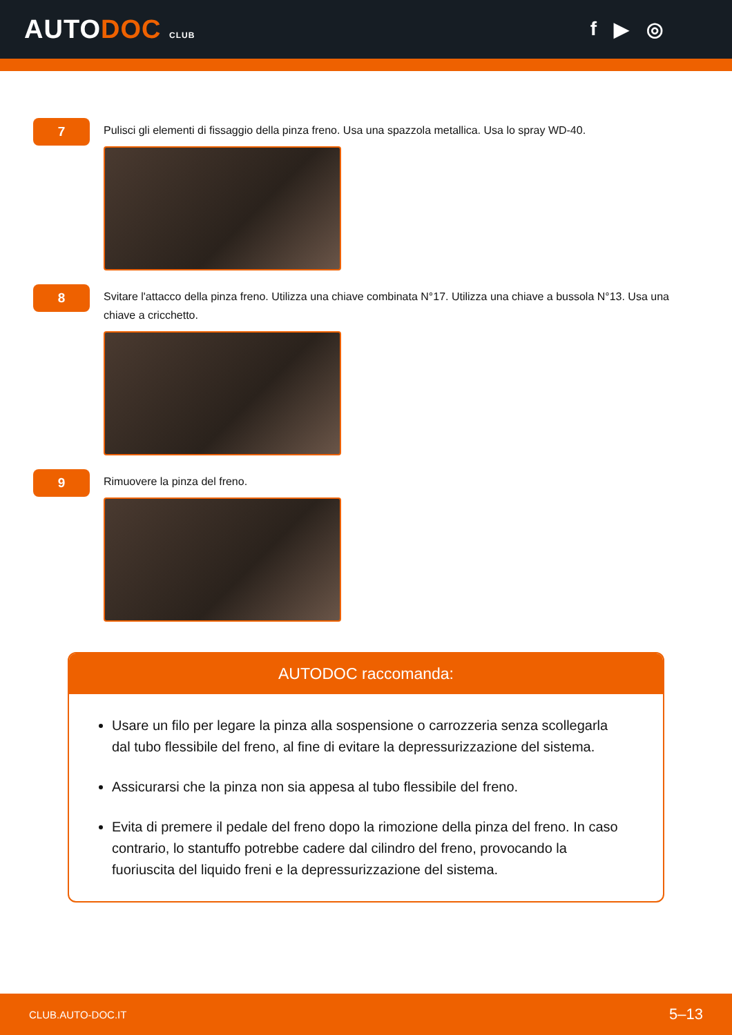AUTODOC CLUB
f ▶ ◎
7
Pulisci gli elementi di fissaggio della pinza freno. Usa una spazzola metallica. Usa lo spray WD-40.
8
Svitare l'attacco della pinza freno. Utilizza una chiave combinata N°17. Utilizza una chiave a bussola N°13. Usa una chiave a cricchetto.
9
Rimuovere la pinza del freno.
AUTODOC raccomanda:
Usare un filo per legare la pinza alla sospensione o carrozzeria senza scollegarla dal tubo flessibile del freno, al fine di evitare la depressurizzazione del sistema.
Assicurarsi che la pinza non sia appesa al tubo flessibile del freno.
Evita di premere il pedale del freno dopo la rimozione della pinza del freno. In caso contrario, lo stantuffo potrebbe cadere dal cilindro del freno, provocando la fuoriuscita del liquido freni e la depressurizzazione del sistema.
CLUB.AUTO-DOC.IT 5–13